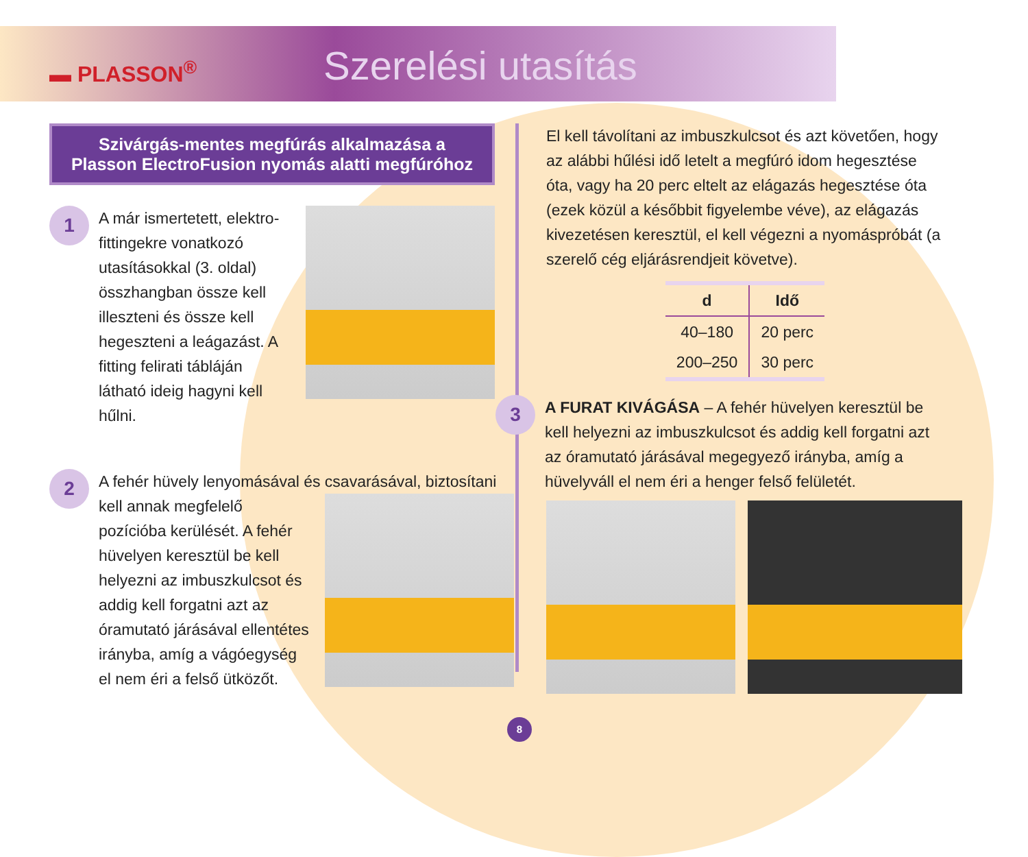▬ PLASSON<sup>®</sup>
Szerelési utasítás
Szivárgás-mentes megfúrás alkalmazása a
Plasson ElectroFusion nyomás alatti megfúróhoz
1
A már ismertetett, elektro-fittingekre vonatkozó utasításokkal (3. oldal) összhangban össze kell illeszteni és össze kell hegeszteni a leágazást. A fitting felirati tábláján látható ideig hagyni kell hűlni.
2
A fehér hüvely lenyomásával és csavarásával, biztosítani
kell annak megfelelő pozícióba kerülését. A fehér hüvelyen keresztül be kell helyezni az imbuszkulcsot és addig kell forgatni azt az óramutató járásával ellentétes irányba, amíg a vágóegység el nem éri a felső ütközőt.
El kell távolítani az imbuszkulcsot és azt követően, hogy az alábbi hűlési idő letelt a megfúró idom hegesztése óta, vagy ha 20 perc eltelt az elágazás hegesztése óta (ezek közül a későbbit figyelembe véve), az elágazás kivezetésen keresztül, el kell végezni a nyomáspróbát (a szerelő cég eljárásrendjeit követve).
| d | Idő |
| --- | --- |
| 40–180 | 20 perc |
| 200–250 | 30 perc |
3
A FURAT KIVÁGÁSA – A fehér hüvelyen keresztül be kell helyezni az imbuszkulcsot és addig kell forgatni azt az óramutató járásával megegyező irányba, amíg a hüvelyváll el nem éri a henger felső felületét.
8